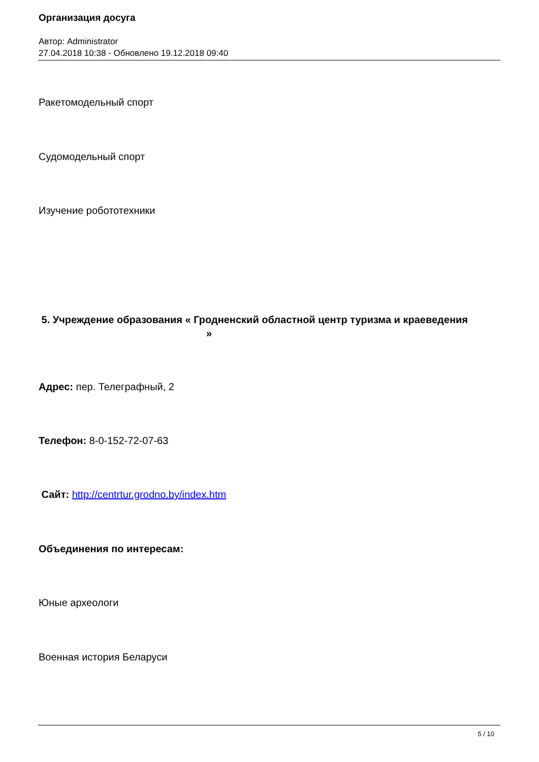Организация досуга
Автор: Administrator
27.04.2018 10:38 - Обновлено 19.12.2018 09:40
Ракетомодельный спорт
Судомодельный спорт
Изучение робототехники
5. Учреждение образования « Гродненский областной центр туризма и краеведения »
Адрес: пер. Телеграфный, 2
Телефон: 8-0-152-72-07-63
Сайт: http://centrtur.grodno.by/index.htm
Объединения по интересам:
Юные археологи
Военная история Беларуси
5 / 10